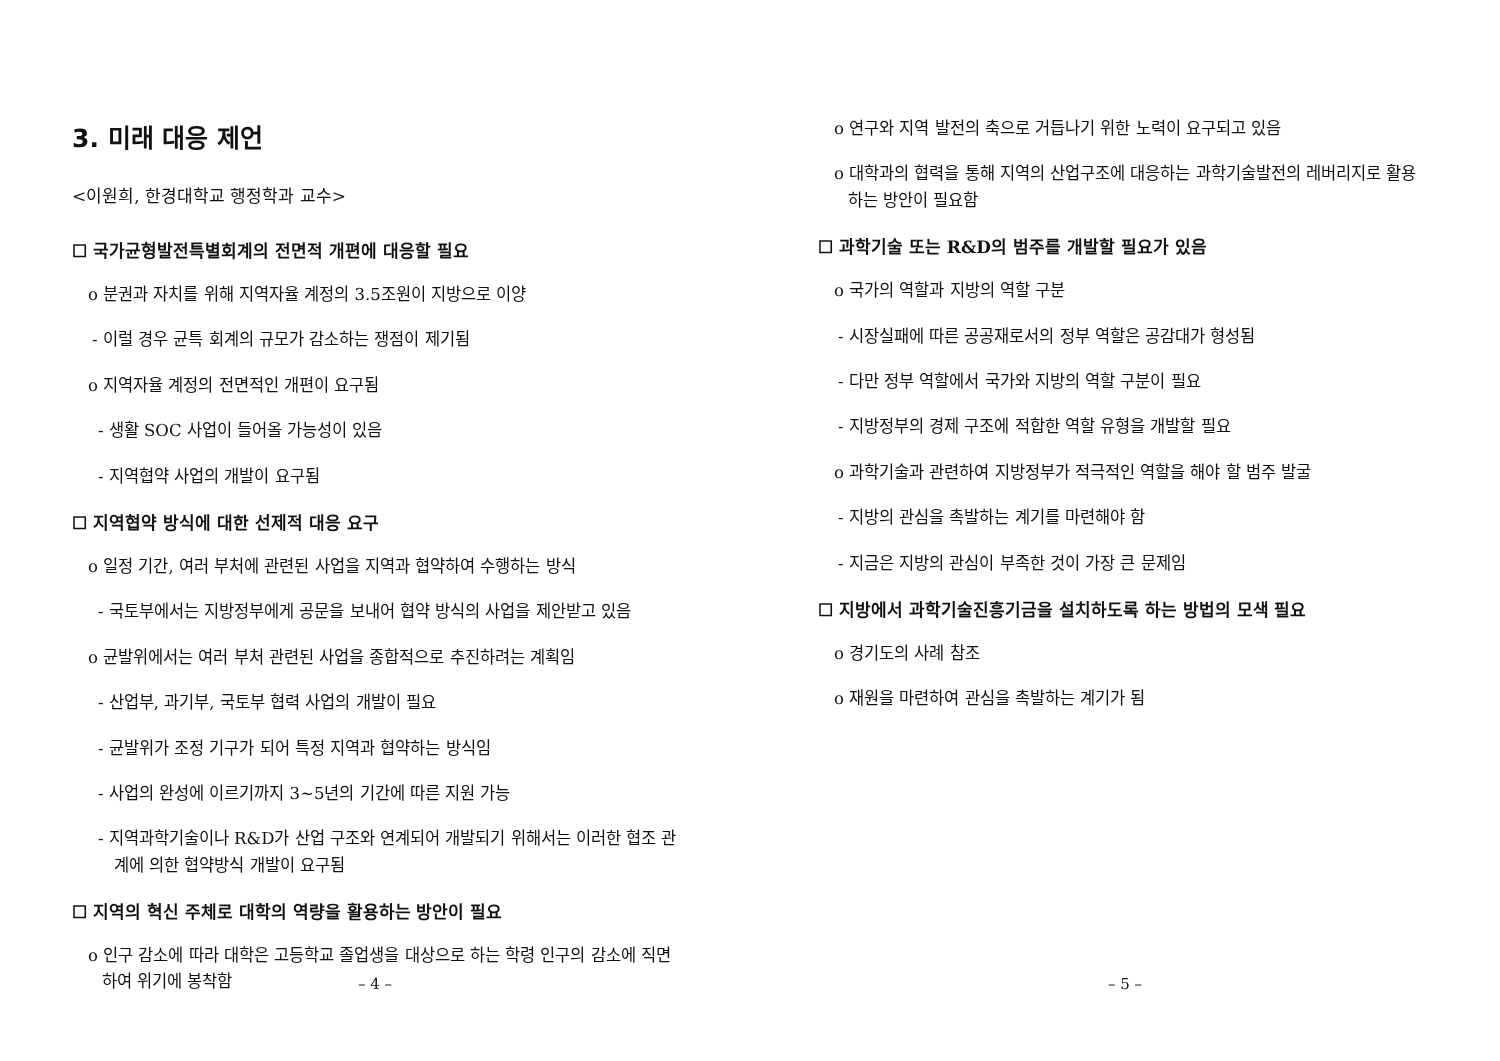3. 미래 대응 제언
<이원희, 한경대학교 행정학과 교수>
☐ 국가균형발전특별회계의 전면적 개편에 대응할 필요
o 분권과 자치를 위해 지역자율 계정의 3.5조원이 지방으로 이양
- 이럴 경우 균특 회계의 규모가 감소하는 쟁점이 제기됨
o 지역자율 계정의 전면적인 개편이 요구됨
- 생활 SOC 사업이 들어올 가능성이 있음
- 지역협약 사업의 개발이 요구됨
☐ 지역협약 방식에 대한 선제적 대응 요구
o 일정 기간, 여러 부처에 관련된 사업을 지역과 협약하여 수행하는 방식
- 국토부에서는 지방정부에게 공문을 보내어 협약 방식의 사업을 제안받고 있음
o 균발위에서는 여러 부처 관련된 사업을 종합적으로 추진하려는 계획임
- 산업부, 과기부, 국토부 협력 사업의 개발이 필요
- 균발위가 조정 기구가 되어 특정 지역과 협약하는 방식임
- 사업의 완성에 이르기까지 3~5년의 기간에 따른 지원 가능
- 지역과학기술이나 R&D가 산업 구조와 연계되어 개발되기 위해서는 이러한 협조 관계에 의한 협약방식 개발이 요구됨
☐ 지역의 혁신 주체로 대학의 역량을 활용하는 방안이 필요
o 인구 감소에 따라 대학은 고등학교 졸업생을 대상으로 하는 학령 인구의 감소에 직면하여 위기에 봉착함
– 4 –
o 연구와 지역 발전의 축으로 거듭나기 위한 노력이 요구되고 있음
o 대학과의 협력을 통해 지역의 산업구조에 대응하는 과학기술발전의 레버리지로 활용하는 방안이 필요함
☐ 과학기술 또는 R&D의 범주를 개발할 필요가 있음
o 국가의 역할과 지방의 역할 구분
- 시장실패에 따른 공공재로서의 정부 역할은 공감대가 형성됨
- 다만 정부 역할에서 국가와 지방의 역할 구분이 필요
- 지방정부의 경제 구조에 적합한 역할 유형을 개발할 필요
o 과학기술과 관련하여 지방정부가 적극적인 역할을 해야 할 범주 발굴
- 지방의 관심을 촉발하는 계기를 마련해야 함
- 지금은 지방의 관심이 부족한 것이 가장 큰 문제임
☐ 지방에서 과학기술진흥기금을 설치하도록 하는 방법의 모색 필요
o 경기도의 사례 참조
o 재원을 마련하여 관심을 촉발하는 계기가 됨
– 5 –